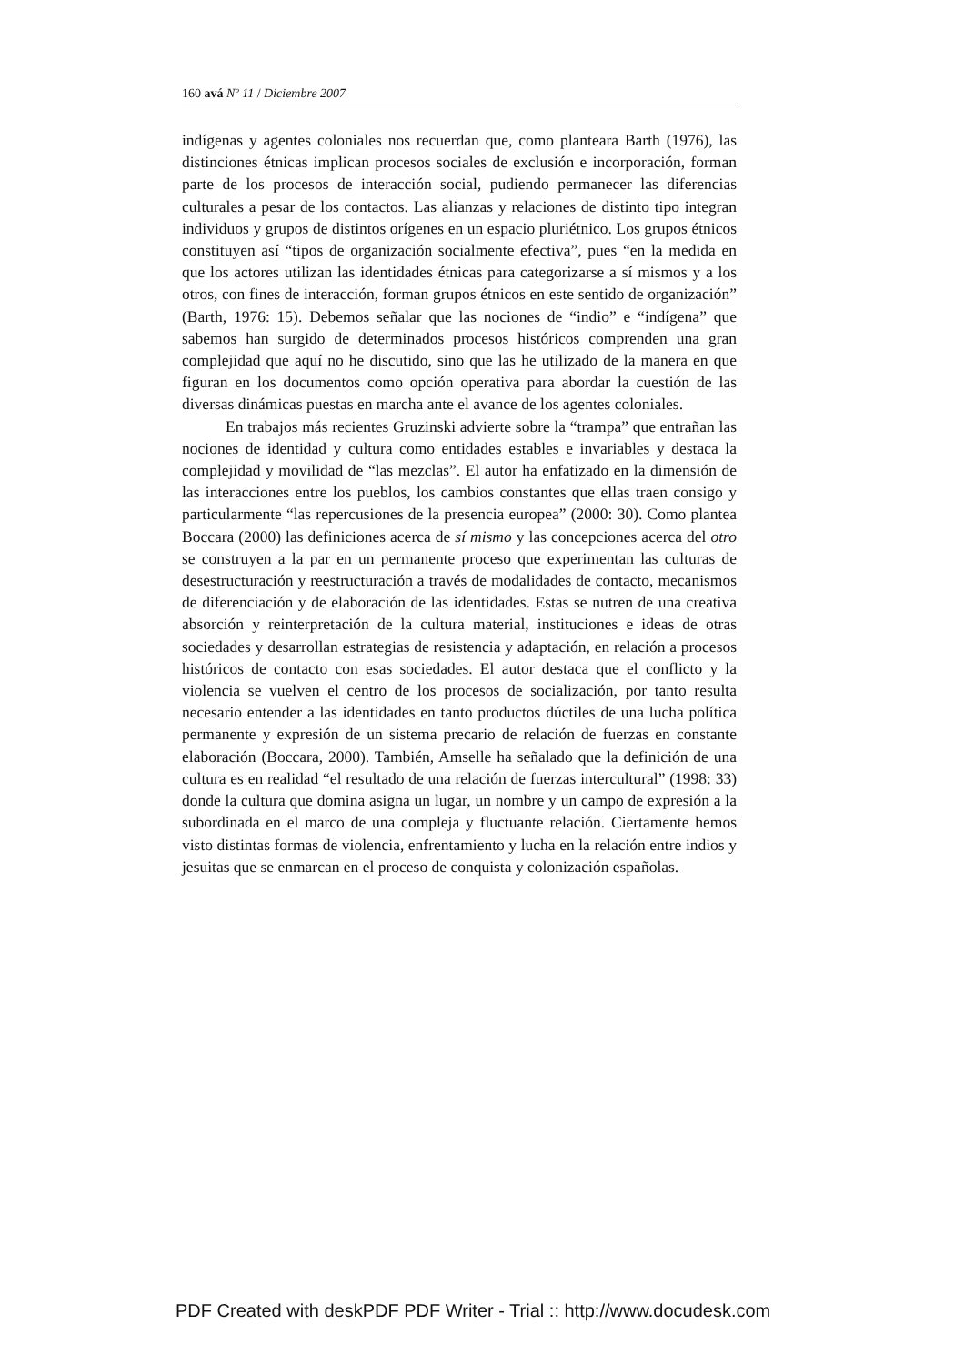160 avá Nº 11 / Diciembre 2007
indígenas y agentes coloniales nos recuerdan que, como planteara Barth (1976), las distinciones étnicas implican procesos sociales de exclusión e incorporación, forman parte de los procesos de interacción social, pudiendo permanecer las diferencias culturales a pesar de los contactos. Las alianzas y relaciones de distinto tipo integran individuos y grupos de distintos orígenes en un espacio pluriétnico. Los grupos étnicos constituyen así “tipos de organización socialmente efectiva”, pues “en la medida en que los actores utilizan las identidades étnicas para categorizarse a sí mismos y a los otros, con fines de interacción, forman grupos étnicos en este sentido de organización” (Barth, 1976: 15). Debemos señalar que las nociones de “indio” e “indígena” que sabemos han surgido de determinados procesos históricos comprenden una gran complejidad que aquí no he discutido, sino que las he utilizado de la manera en que figuran en los documentos como opción operativa para abordar la cuestión de las diversas dinámicas puestas en marcha ante el avance de los agentes coloniales.
En trabajos más recientes Gruzinski advierte sobre la “trampa” que entrañan las nociones de identidad y cultura como entidades estables e invariables y destaca la complejidad y movilidad de “las mezclas”. El autor ha enfatizado en la dimensión de las interacciones entre los pueblos, los cambios constantes que ellas traen consigo y particularmente “las repercusiones de la presencia europea” (2000: 30). Como plantea Boccara (2000) las definiciones acerca de sí mismo y las concepciones acerca del otro se construyen a la par en un permanente proceso que experimentan las culturas de desestructuración y reestructuración a través de modalidades de contacto, mecanismos de diferenciación y de elaboración de las identidades. Estas se nutren de una creativa absorción y reinterpretación de la cultura material, instituciones e ideas de otras sociedades y desarrollan estrategias de resistencia y adaptación, en relación a procesos históricos de contacto con esas sociedades. El autor destaca que el conflicto y la violencia se vuelven el centro de los procesos de socialización, por tanto resulta necesario entender a las identidades en tanto productos dúctiles de una lucha política permanente y expresión de un sistema precario de relación de fuerzas en constante elaboración (Boccara, 2000). También, Amselle ha señalado que la definición de una cultura es en realidad “el resultado de una relación de fuerzas intercultural” (1998: 33) donde la cultura que domina asigna un lugar, un nombre y un campo de expresión a la subordinada en el marco de una compleja y fluctuante relación. Ciertamente hemos visto distintas formas de violencia, enfrentamiento y lucha en la relación entre indios y jesuitas que se enmarcan en el proceso de conquista y colonización españolas.
PDF Created with deskPDF PDF Writer - Trial :: http://www.docudesk.com